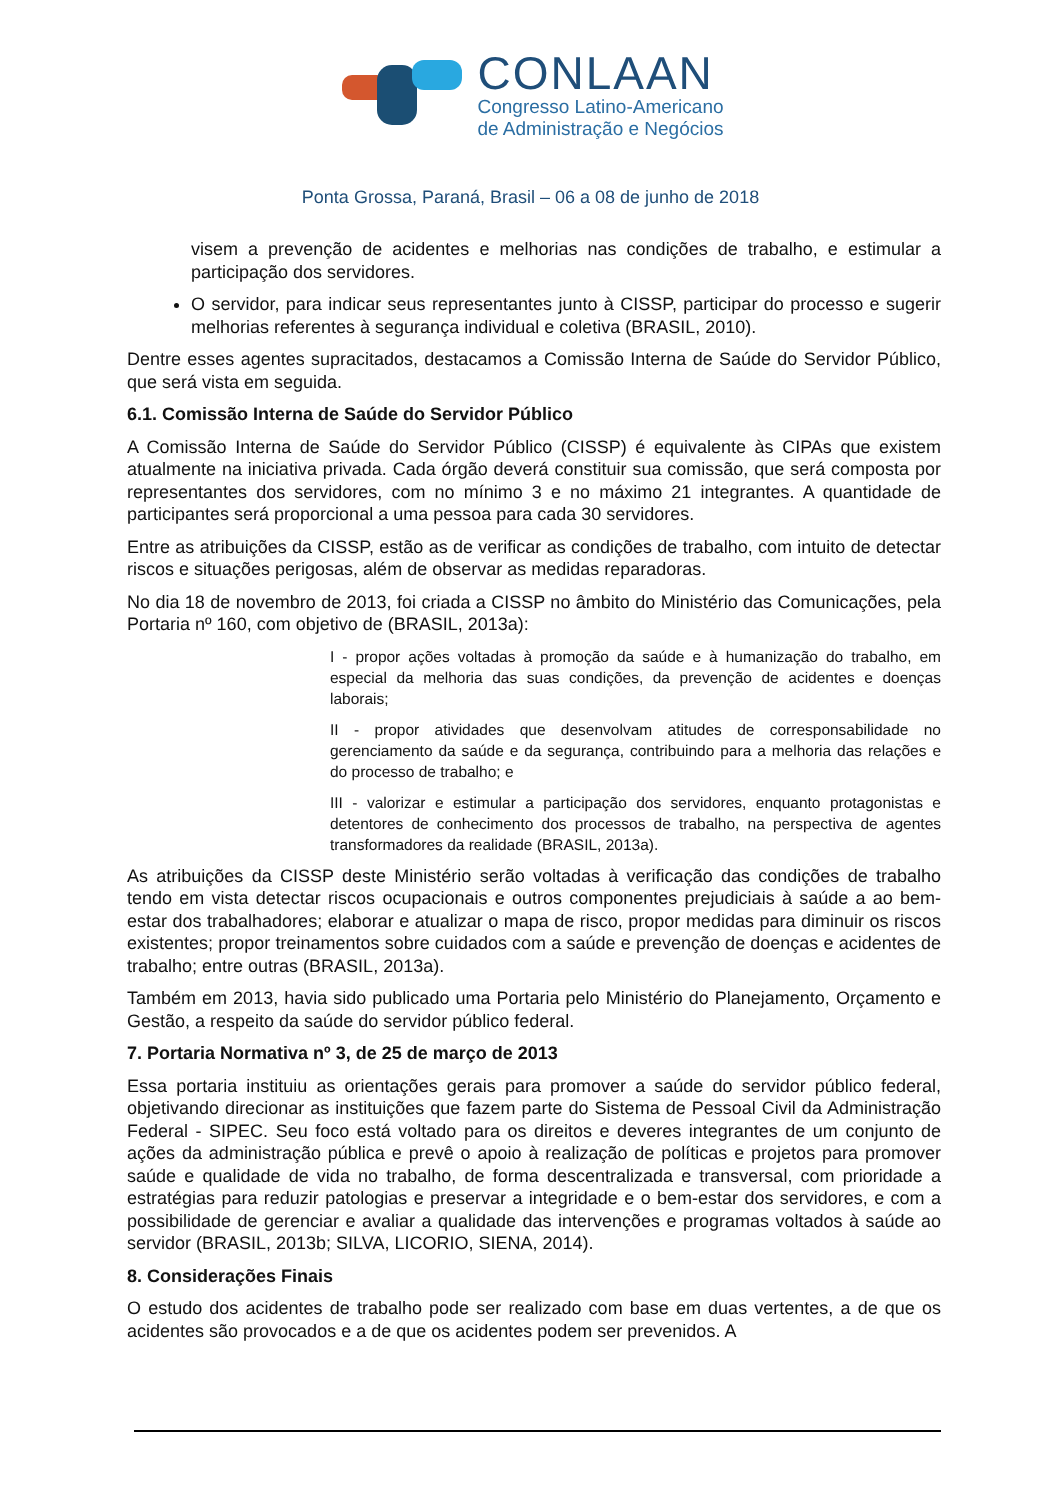CONLAAN
Congresso Latino-Americano
de Administração e Negócios
Ponta Grossa, Paraná, Brasil – 06 a 08 de junho de 2018
visem a prevenção de acidentes e melhorias nas condições de trabalho, e estimular a participação dos servidores.
O servidor, para indicar seus representantes junto à CISSP, participar do processo e sugerir melhorias referentes à segurança individual e coletiva (BRASIL, 2010).
Dentre esses agentes supracitados, destacamos a Comissão Interna de Saúde do Servidor Público, que será vista em seguida.
6.1. Comissão Interna de Saúde do Servidor Público
A Comissão Interna de Saúde do Servidor Público (CISSP) é equivalente às CIPAs que existem atualmente na iniciativa privada. Cada órgão deverá constituir sua comissão, que será composta por representantes dos servidores, com no mínimo 3 e no máximo 21 integrantes. A quantidade de participantes será proporcional a uma pessoa para cada 30 servidores.
Entre as atribuições da CISSP, estão as de verificar as condições de trabalho, com intuito de detectar riscos e situações perigosas, além de observar as medidas reparadoras.
No dia 18 de novembro de 2013, foi criada a CISSP no âmbito do Ministério das Comunicações, pela Portaria nº 160, com objetivo de (BRASIL, 2013a):
I - propor ações voltadas à promoção da saúde e à humanização do trabalho, em especial da melhoria das suas condições, da prevenção de acidentes e doenças laborais;
II - propor atividades que desenvolvam atitudes de corresponsabilidade no gerenciamento da saúde e da segurança, contribuindo para a melhoria das relações e do processo de trabalho; e
III - valorizar e estimular a participação dos servidores, enquanto protagonistas e detentores de conhecimento dos processos de trabalho, na perspectiva de agentes transformadores da realidade (BRASIL, 2013a).
As atribuições da CISSP deste Ministério serão voltadas à verificação das condições de trabalho tendo em vista detectar riscos ocupacionais e outros componentes prejudiciais à saúde a ao bem-estar dos trabalhadores; elaborar e atualizar o mapa de risco, propor medidas para diminuir os riscos existentes; propor treinamentos sobre cuidados com a saúde e prevenção de doenças e acidentes de trabalho; entre outras (BRASIL, 2013a).
Também em 2013, havia sido publicado uma Portaria pelo Ministério do Planejamento, Orçamento e Gestão, a respeito da saúde do servidor público federal.
7. Portaria Normativa nº 3, de 25 de março de 2013
Essa portaria instituiu as orientações gerais para promover a saúde do servidor público federal, objetivando direcionar as instituições que fazem parte do Sistema de Pessoal Civil da Administração Federal - SIPEC. Seu foco está voltado para os direitos e deveres integrantes de um conjunto de ações da administração pública e prevê o apoio à realização de políticas e projetos para promover saúde e qualidade de vida no trabalho, de forma descentralizada e transversal, com prioridade a estratégias para reduzir patologias e preservar a integridade e o bem-estar dos servidores, e com a possibilidade de gerenciar e avaliar a qualidade das intervenções e programas voltados à saúde ao servidor (BRASIL, 2013b; SILVA, LICORIO, SIENA, 2014).
8. Considerações Finais
O estudo dos acidentes de trabalho pode ser realizado com base em duas vertentes, a de que os acidentes são provocados e a de que os acidentes podem ser prevenidos. A